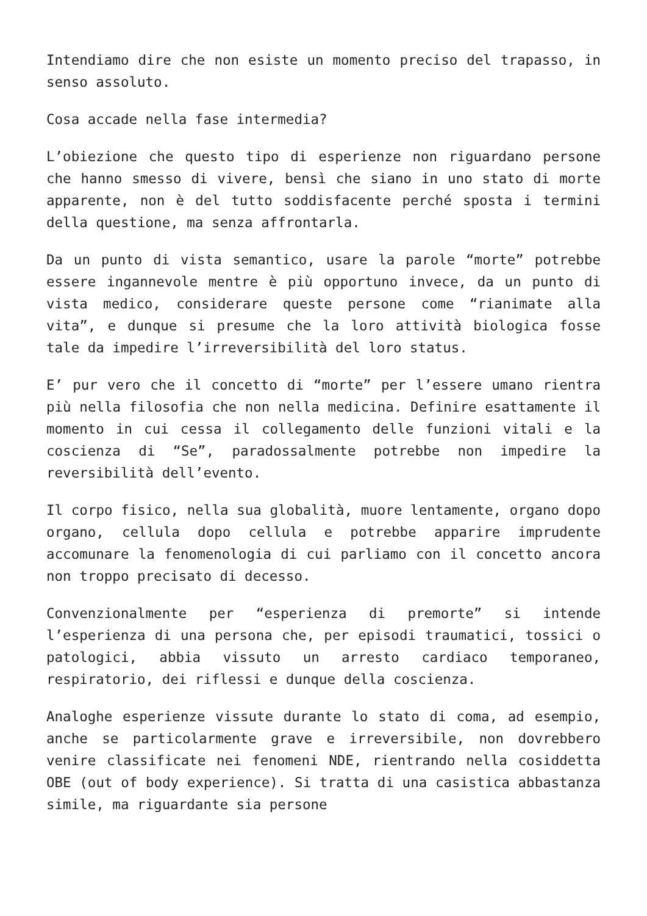Intendiamo dire che non esiste un momento preciso del trapasso, in senso assoluto.
Cosa accade nella fase intermedia?
L’obiezione che questo tipo di esperienze non riguardano persone che hanno smesso di vivere, bensì che siano in uno stato di morte apparente, non è del tutto soddisfacente perché sposta i termini della questione, ma senza affrontarla.
Da un punto di vista semantico, usare la parole “morte” potrebbe essere ingannevole mentre è più opportuno invece, da un punto di vista medico, considerare queste persone come “rianimate alla vita”, e dunque si presume che la loro attività biologica fosse tale da impedire l’irreversibilità del loro status.
E’ pur vero che il concetto di “morte” per l’essere umano rientra più nella filosofia che non nella medicina. Definire esattamente il momento in cui cessa il collegamento delle funzioni vitali e la coscienza di “Se”, paradossalmente potrebbe non impedire la reversibilità dell’evento.
Il corpo fisico, nella sua globalità, muore lentamente, organo dopo organo, cellula dopo cellula e potrebbe apparire imprudente accomunare la fenomenologia di cui parliamo con il concetto ancora non troppo precisato di decesso.
Convenzionalmente per “esperienza di premorte” si intende l’esperienza di una persona che, per episodi traumatici, tossici o patologici, abbia vissuto un arresto cardiaco temporaneo, respiratorio, dei riflessi e dunque della coscienza.
Analoghe esperienze vissute durante lo stato di coma, ad esempio, anche se particolarmente grave e irreversibile, non dovrebbero venire classificate nei fenomeni NDE, rientrando nella cosiddetta OBE (out of body experience). Si tratta di una casistica abbastanza simile, ma riguardante sia persone